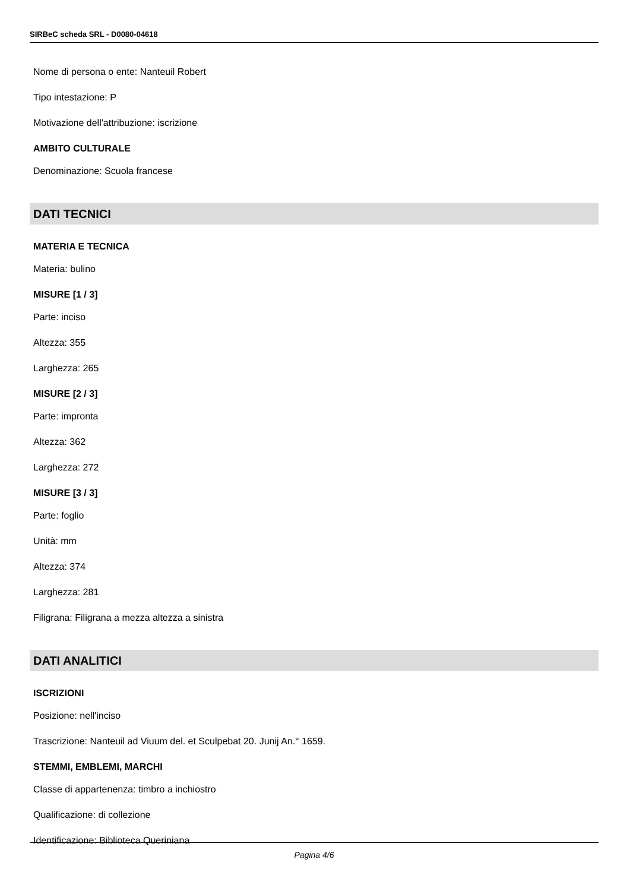SIRBeC scheda SRL - D0080-04618
Nome di persona o ente: Nanteuil Robert
Tipo intestazione: P
Motivazione dell'attribuzione: iscrizione
AMBITO CULTURALE
Denominazione: Scuola francese
DATI TECNICI
MATERIA E TECNICA
Materia: bulino
MISURE [1 / 3]
Parte: inciso
Altezza: 355
Larghezza: 265
MISURE [2 / 3]
Parte: impronta
Altezza: 362
Larghezza: 272
MISURE [3 / 3]
Parte: foglio
Unità: mm
Altezza: 374
Larghezza: 281
Filigrana: Filigrana a mezza altezza a sinistra
DATI ANALITICI
ISCRIZIONI
Posizione: nell'inciso
Trascrizione: Nanteuil ad Viuum del. et Sculpebat 20. Junij An.° 1659.
STEMMI, EMBLEMI, MARCHI
Classe di appartenenza: timbro a inchiostro
Qualificazione: di collezione
Identificazione: Biblioteca Queriniana
Pagina 4/6